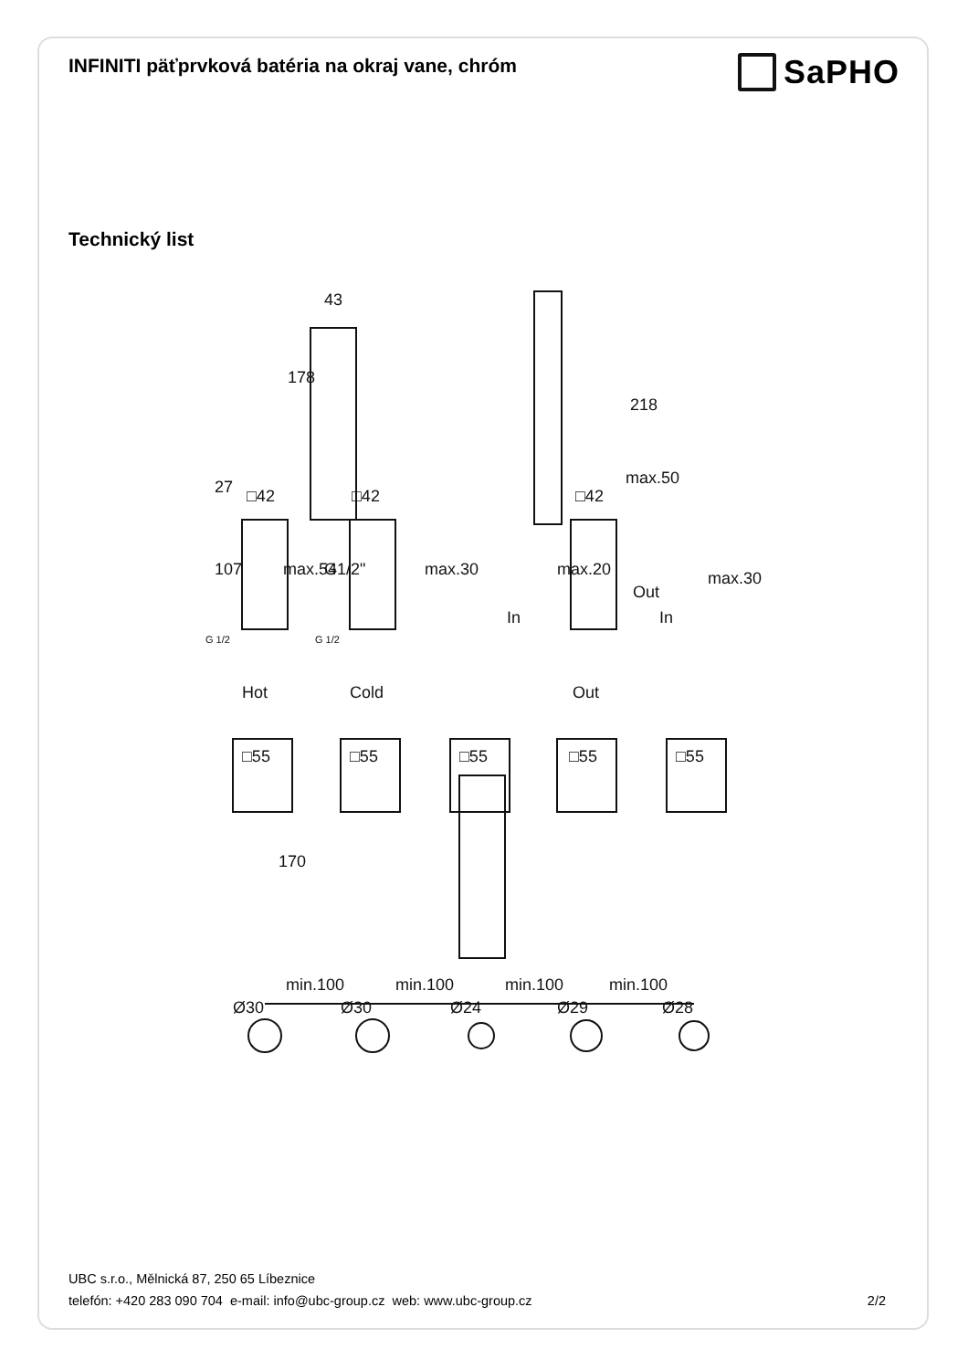INFINITI päťprvková batéria na okraj vane, chróm
SaPHO
Technický list
43
□42
□42
□42
Hot
Cold
Out
Out
In
In
□55
□55
□55
□55
□55
min.100
min.100
min.100
min.100
27
107
max.54
G1/2"
max.30
max.20
max.50
max.30
178
218
170
Ø30
Ø30
Ø24
Ø29
Ø28
G 1/2
G 1/2
UBC s.r.o., Mělnická 87, 250 65 Líbeznice
telefón: +420 283 090 704 e-mail: info@ubc-group.cz web: www.ubc-group.cz 2/2